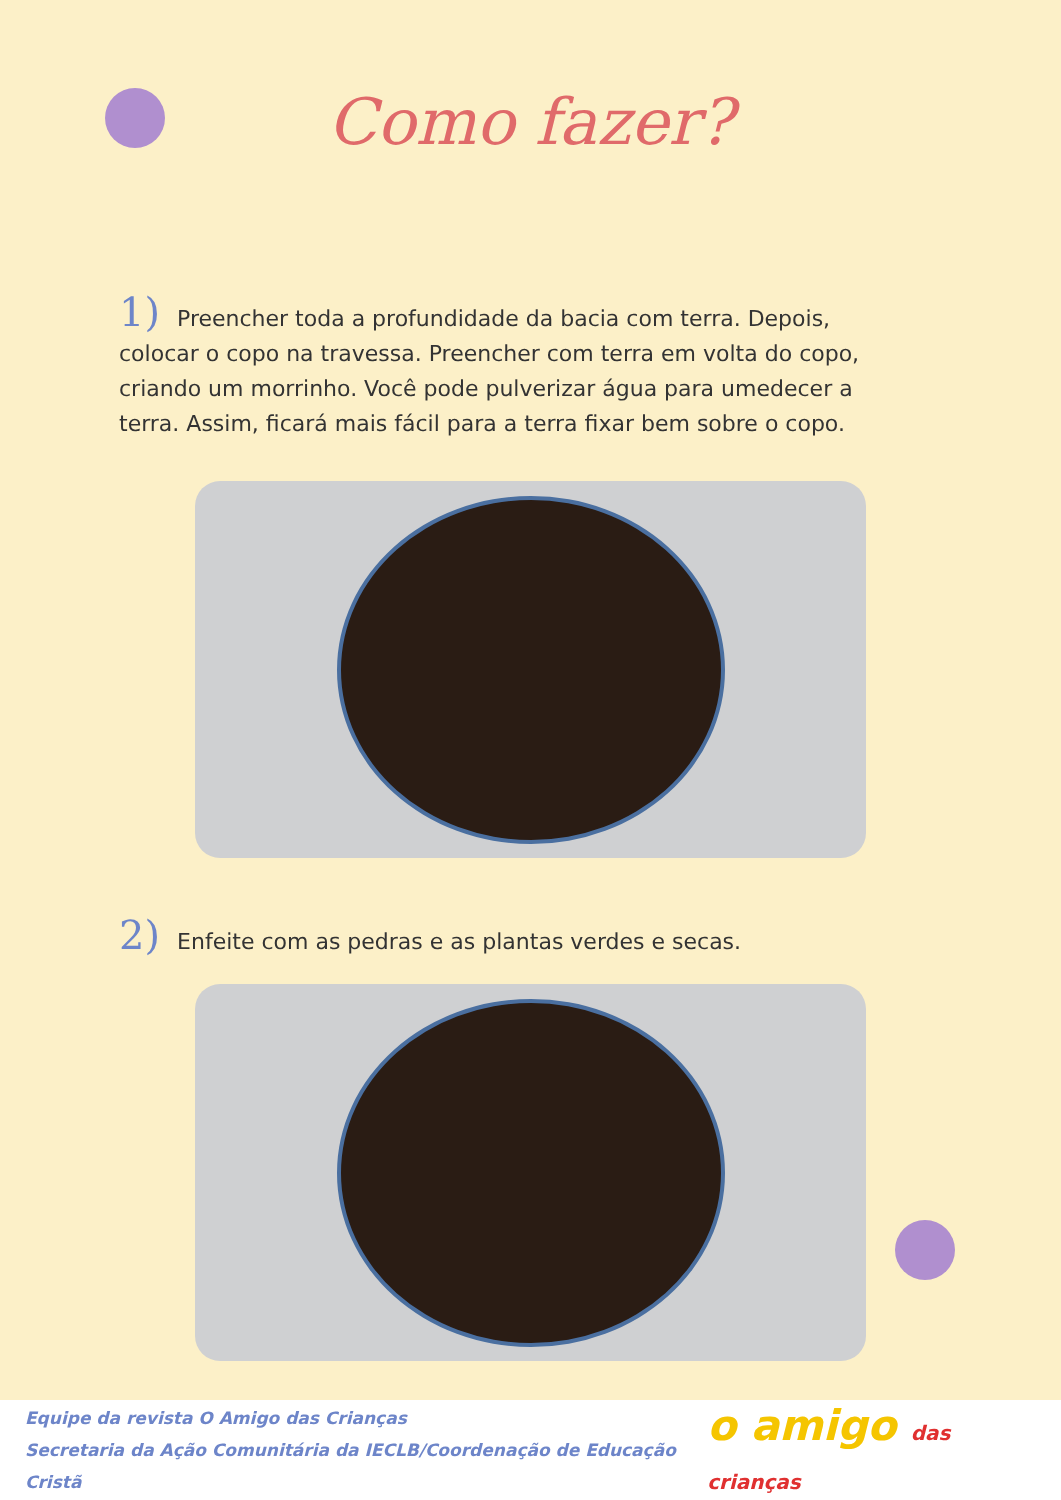Como fazer?
1) Preencher toda a profundidade da bacia com terra. Depois, colocar o copo na travessa. Preencher com terra em volta do copo, criando um morrinho. Você pode pulverizar água para umedecer a terra. Assim, ficará mais fácil para a terra fixar bem sobre o copo.
2) Enfeite com as pedras e as plantas verdes e secas.
Equipe da revista O Amigo das Crianças
Secretaria da Ação Comunitária da IECLB/Coordenação de Educação Cristã
o amigo das crianças